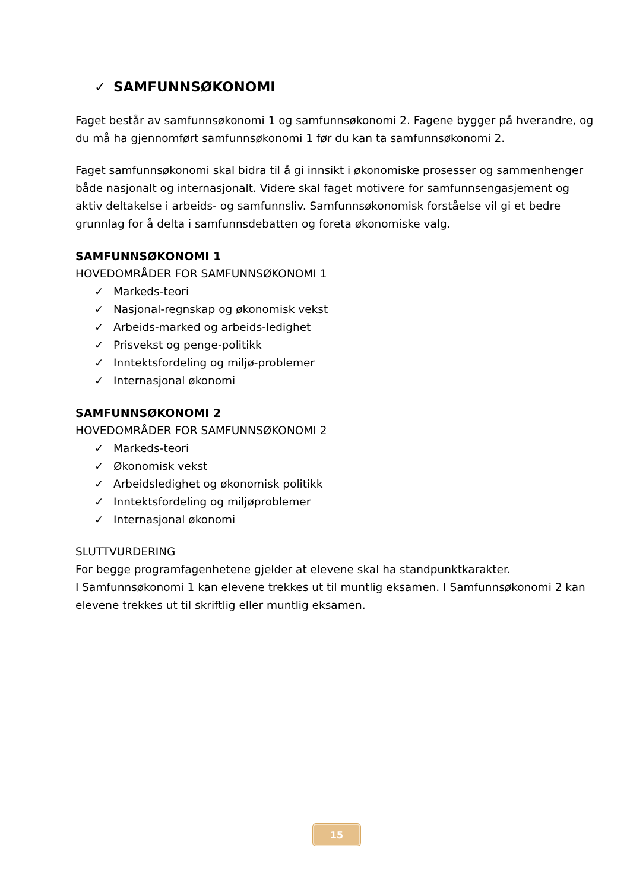✓ SAMFUNNSØKONOMI
Faget består av samfunnsøkonomi 1 og samfunnsøkonomi 2. Fagene bygger på hverandre, og du må ha gjennomført samfunnsøkonomi 1 før du kan ta samfunnsøkonomi 2.
Faget samfunnsøkonomi skal bidra til å gi innsikt i økonomiske prosesser og sammenhenger både nasjonalt og internasjonalt. Videre skal faget motivere for samfunnsengasjement og aktiv deltakelse i arbeids- og samfunnsliv. Samfunnsøkonomisk forståelse vil gi et bedre grunnlag for å delta i samfunnsdebatten og foreta økonomiske valg.
SAMFUNNSØKONOMI 1
HOVEDOMRÅDER FOR SAMFUNNSØKONOMI 1
✓ Markeds-teori
✓ Nasjonal-regnskap og økonomisk vekst
✓ Arbeids-marked og arbeids-ledighet
✓ Prisvekst og penge-politikk
✓ Inntektsfordeling og miljø-problemer
✓ Internasjonal økonomi
SAMFUNNSØKONOMI 2
HOVEDOMRÅDER FOR SAMFUNNSØKONOMI 2
✓ Markeds-teori
✓ Økonomisk vekst
✓ Arbeidsledighet og økonomisk politikk
✓ Inntektsfordeling og miljøproblemer
✓ Internasjonal økonomi
SLUTTVURDERING
For begge programfagenhetene gjelder at elevene skal ha standpunktkarakter.
I Samfunnsøkonomi 1 kan elevene trekkes ut til muntlig eksamen. I Samfunnsøkonomi 2 kan elevene trekkes ut til skriftlig eller muntlig eksamen.
15